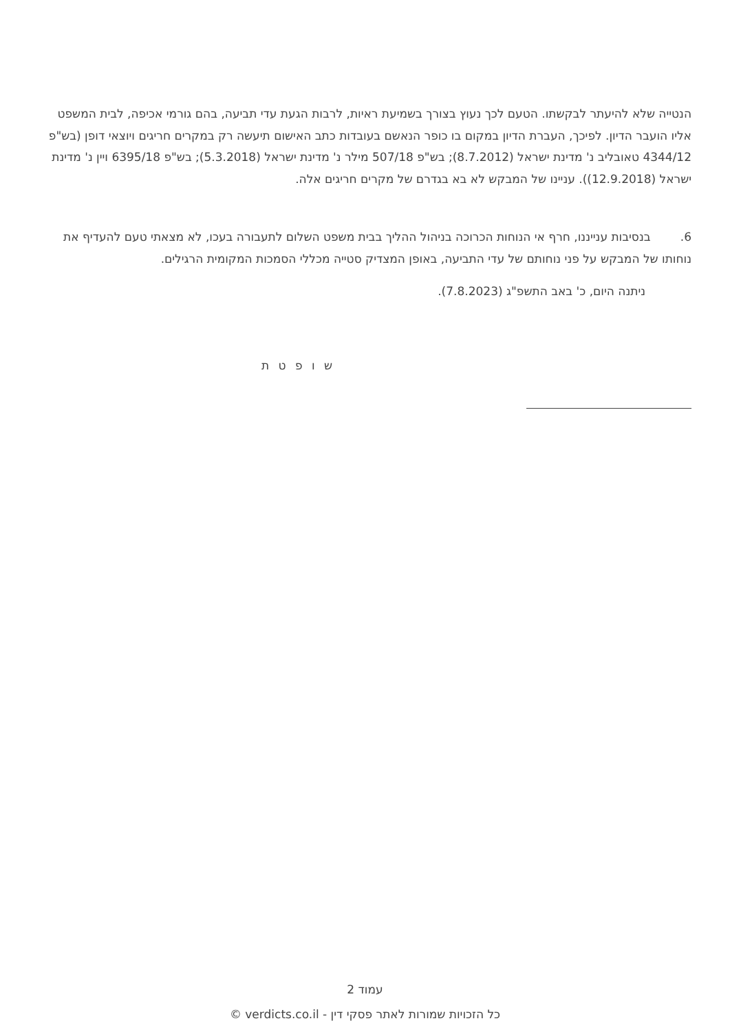הנטייה שלא להיעתר לבקשתו. הטעם לכך נעוץ בצורך בשמיעת ראיות, לרבות הגעת עדי תביעה, בהם גורמי אכיפה, לבית המשפט אליו הועבר הדיון. לפיכך, העברת הדיון במקום בו כופר הנאשם בעובדות כתב האישום תיעשה רק במקרים חריגים ויוצאי דופן (בש"פ 4344/12 טאובליב נ' מדינת ישראל (8.7.2012); בש"פ 507/18 מילר נ' מדינת ישראל (5.3.2018); בש"פ 6395/18 ויין נ' מדינת ישראל (12.9.2018)). עניינו של המבקש לא בא בגדרם של מקרים חריגים אלה.
6. בנסיבות ענייננו, חרף אי הנוחות הכרוכה בניהול ההליך בבית משפט השלום לתעבורה בעכו, לא מצאתי טעם להעדיף את נוחותו של המבקש על פני נוחותם של עדי התביעה, באופן המצדיק סטייה מכללי הסמכות המקומית הרגילים.
ניתנה היום, כ' באב התשפ"ג (7.8.2023).
ש ו פ ט ת
עמוד 2
כל הזכויות שמורות לאתר פסקי דין - verdicts.co.il ©